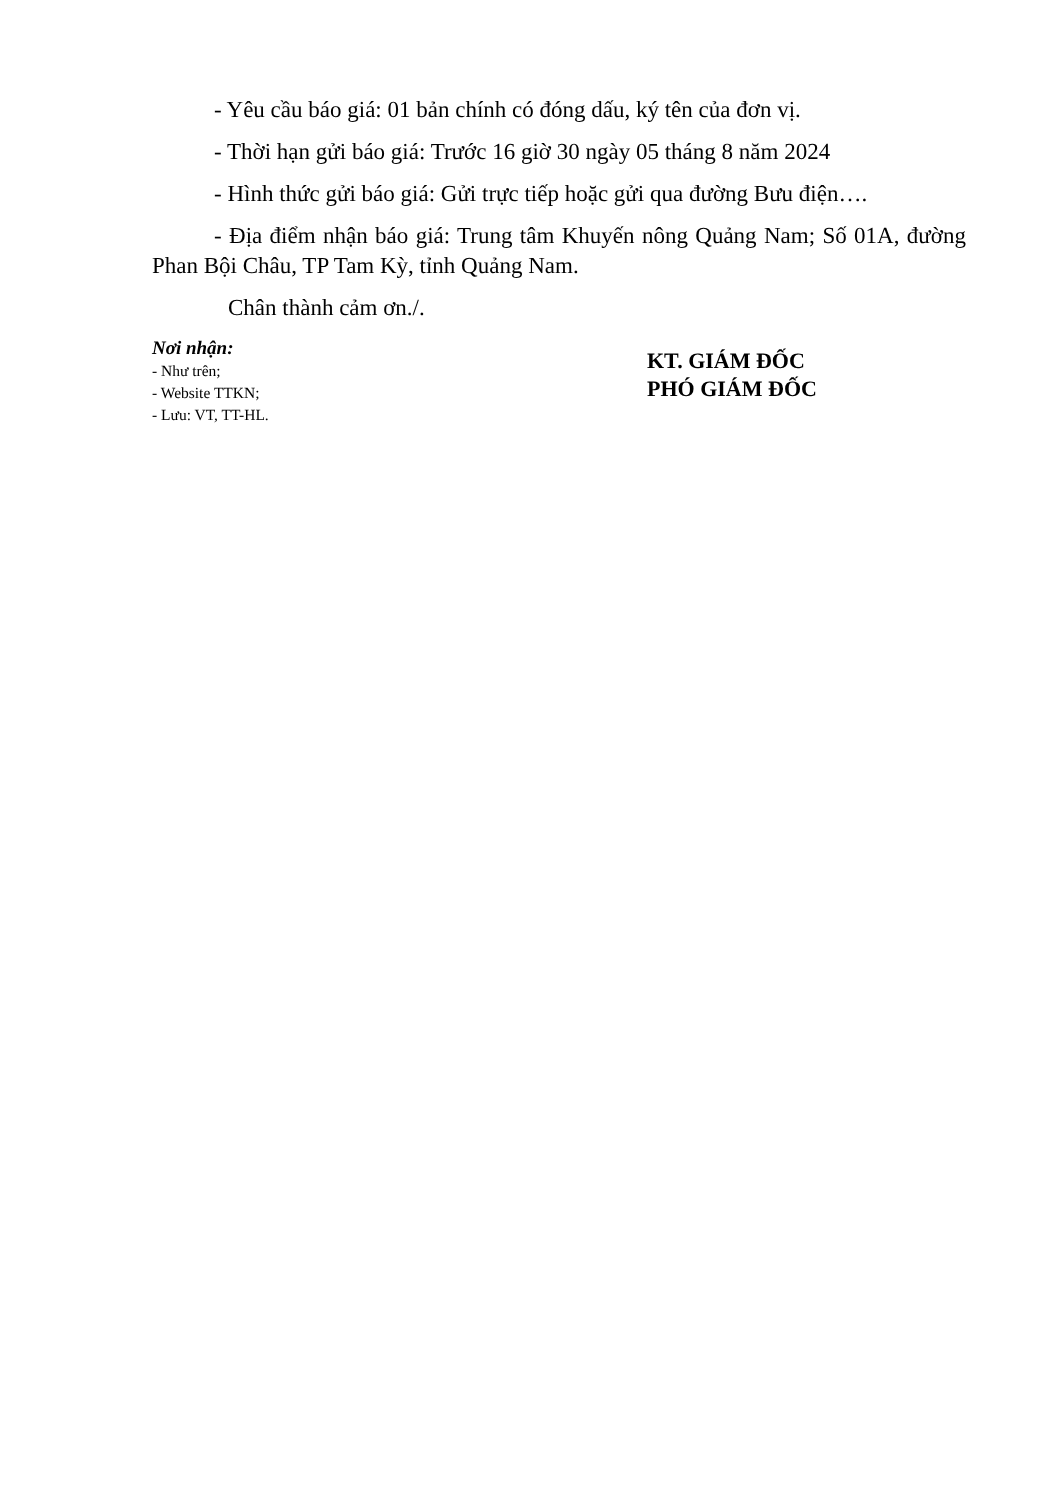- Yêu cầu báo giá: 01 bản chính có đóng dấu, ký tên của đơn vị.
- Thời hạn gửi báo giá: Trước 16 giờ 30 ngày 05 tháng 8 năm 2024
- Hình thức gửi báo giá: Gửi trực tiếp hoặc gửi qua đường Bưu điện….
- Địa điểm nhận báo giá: Trung tâm Khuyến nông Quảng Nam; Số 01A, đường Phan Bội Châu, TP Tam Kỳ, tỉnh Quảng Nam.
Chân thành cảm ơn./.
Nơi nhận:
- Như trên;
- Website TTKN;
- Lưu: VT, TT-HL.
KT. GIÁM ĐỐC
PHÓ GIÁM ĐỐC